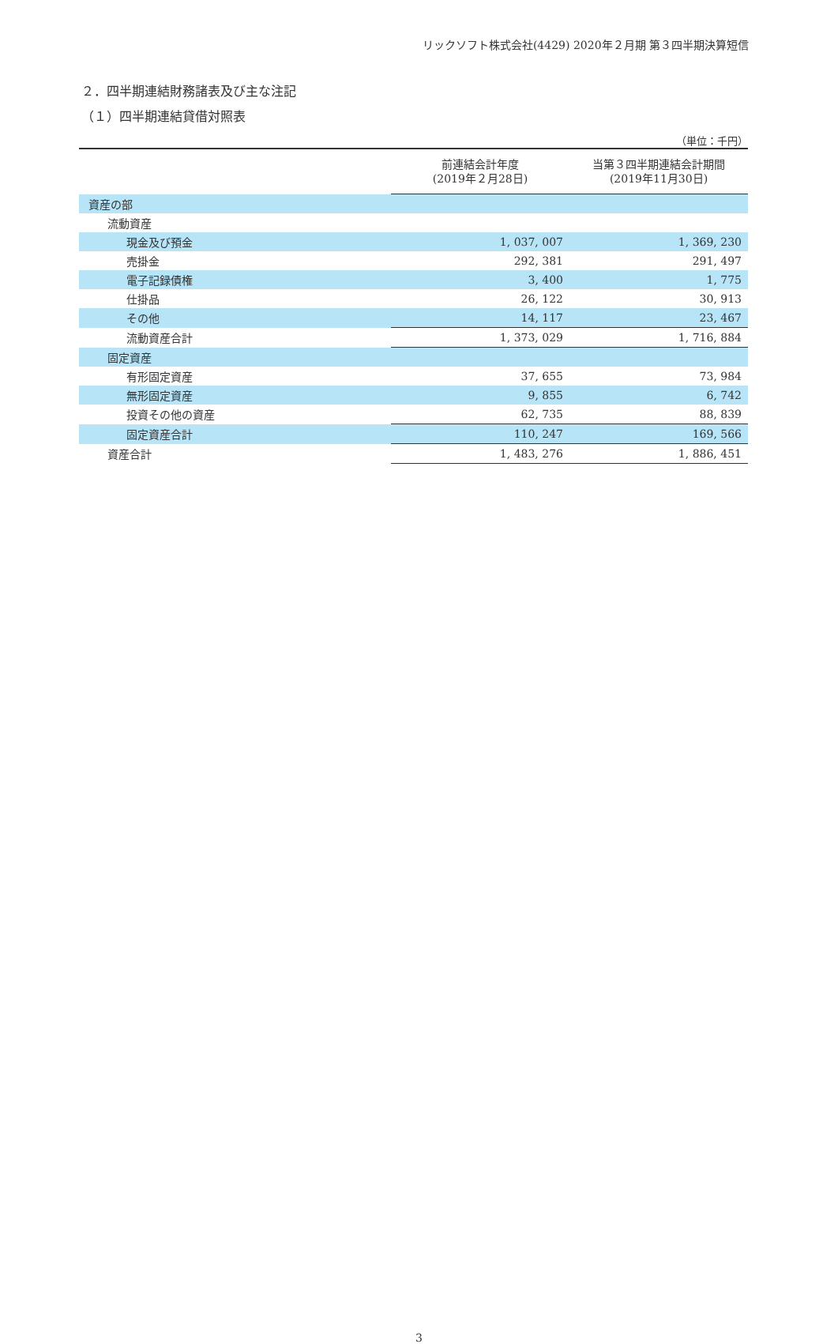リックソフト株式会社(4429) 2020年２月期 第３四半期決算短信
２．四半期連結財務諸表及び主な注記
（１）四半期連結貸借対照表
（単位：千円）
| | 前連結会計年度 (2019年２月28日) | 当第３四半期連結会計期間 (2019年11月30日) |
| --- | --- | --- |
| 資産の部 | | |
| 流動資産 | | |
| 現金及び預金 | 1, 037, 007 | 1, 369, 230 |
| 売掛金 | 292, 381 | 291, 497 |
| 電子記録債権 | 3, 400 | 1, 775 |
| 仕掛品 | 26, 122 | 30, 913 |
| その他 | 14, 117 | 23, 467 |
| 流動資産合計 | 1, 373, 029 | 1, 716, 884 |
| 固定資産 | | |
| 有形固定資産 | 37, 655 | 73, 984 |
| 無形固定資産 | 9, 855 | 6, 742 |
| 投資その他の資産 | 62, 735 | 88, 839 |
| 固定資産合計 | 110, 247 | 169, 566 |
| 資産合計 | 1, 483, 276 | 1, 886, 451 |
3